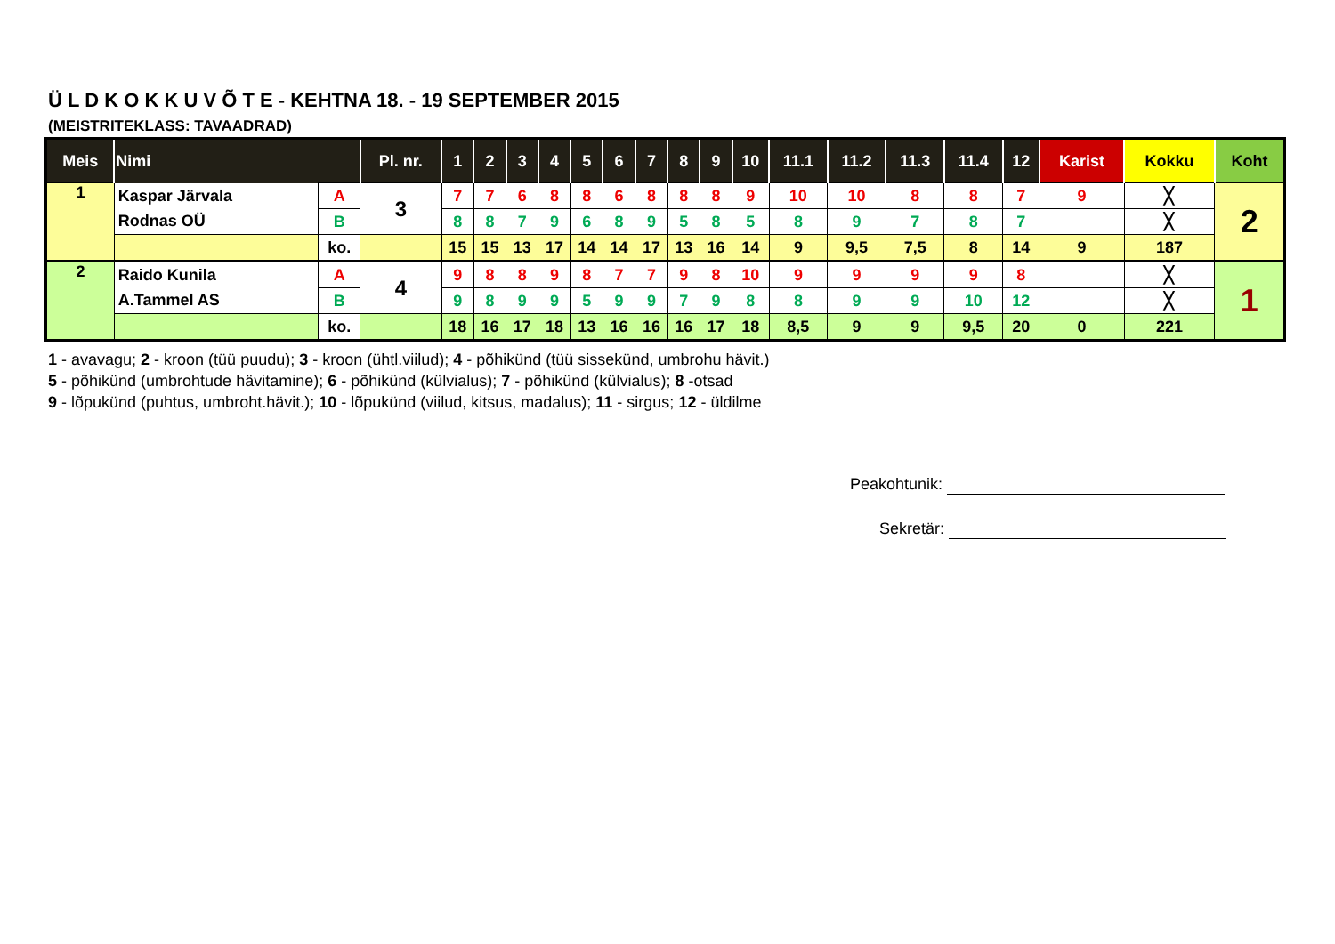Ü L D K O K K U V Õ T E - KEHTNA 18. - 19 SEPTEMBER 2015
(MEISTRITEKLASS: TAVAADRAD)
| Meis | Nimi | | Pl. nr. | 1 | 2 | 3 | 4 | 5 | 6 | 7 | 8 | 9 | 10 | 11.1 | 11.2 | 11.3 | 11.4 | 12 | Karist | Kokku | Koht |
| --- | --- | --- | --- | --- | --- | --- | --- | --- | --- | --- | --- | --- | --- | --- | --- | --- | --- | --- | --- | --- | --- |
| 1 | Kaspar Järvala | A | 3 | 7 | 7 | 6 | 8 | 8 | 6 | 8 | 8 | 8 | 9 | 10 | 10 | 8 | 8 | 7 | 9 | ╳ | 2 |
| | Rodnas OÜ | B | | 8 | 8 | 7 | 9 | 6 | 8 | 9 | 5 | 8 | 5 | 8 | 9 | 7 | 8 | 7 | | ╳ | |
| | | ko. | | 15 | 15 | 13 | 17 | 14 | 14 | 17 | 13 | 16 | 14 | 9 | 9,5 | 7,5 | 8 | 14 | 9 | 187 | |
| 2 | Raido Kunila | A | 4 | 9 | 8 | 8 | 9 | 8 | 7 | 7 | 9 | 8 | 10 | 9 | 9 | 9 | 9 | 8 | | ╳ | 1 |
| | A.Tammel AS | B | | 9 | 8 | 9 | 9 | 5 | 9 | 9 | 7 | 9 | 8 | 8 | 9 | 9 | 10 | 12 | | ╳ | |
| | | ko. | | 18 | 16 | 17 | 18 | 13 | 16 | 16 | 16 | 17 | 18 | 8,5 | 9 | 9 | 9,5 | 20 | 0 | 221 | |
1 - avavagu; 2 - kroon (tüü puudu); 3 - kroon (ühtl.viilud); 4 - põhikünd (tüü sissekünd, umbrohu hävit.)
5 - põhikünd (umbrohtude hävitamine); 6 - põhikünd (külvialus); 7 - põhikünd (külvialus); 8 -otsad
9 - lõpukünd (puhtus, umbroht.hävit.); 10 - lõpukünd (viilud, kitsus, madalus); 11 - sirgus; 12 - üldilme
Peakohtunik:
Sekretär: